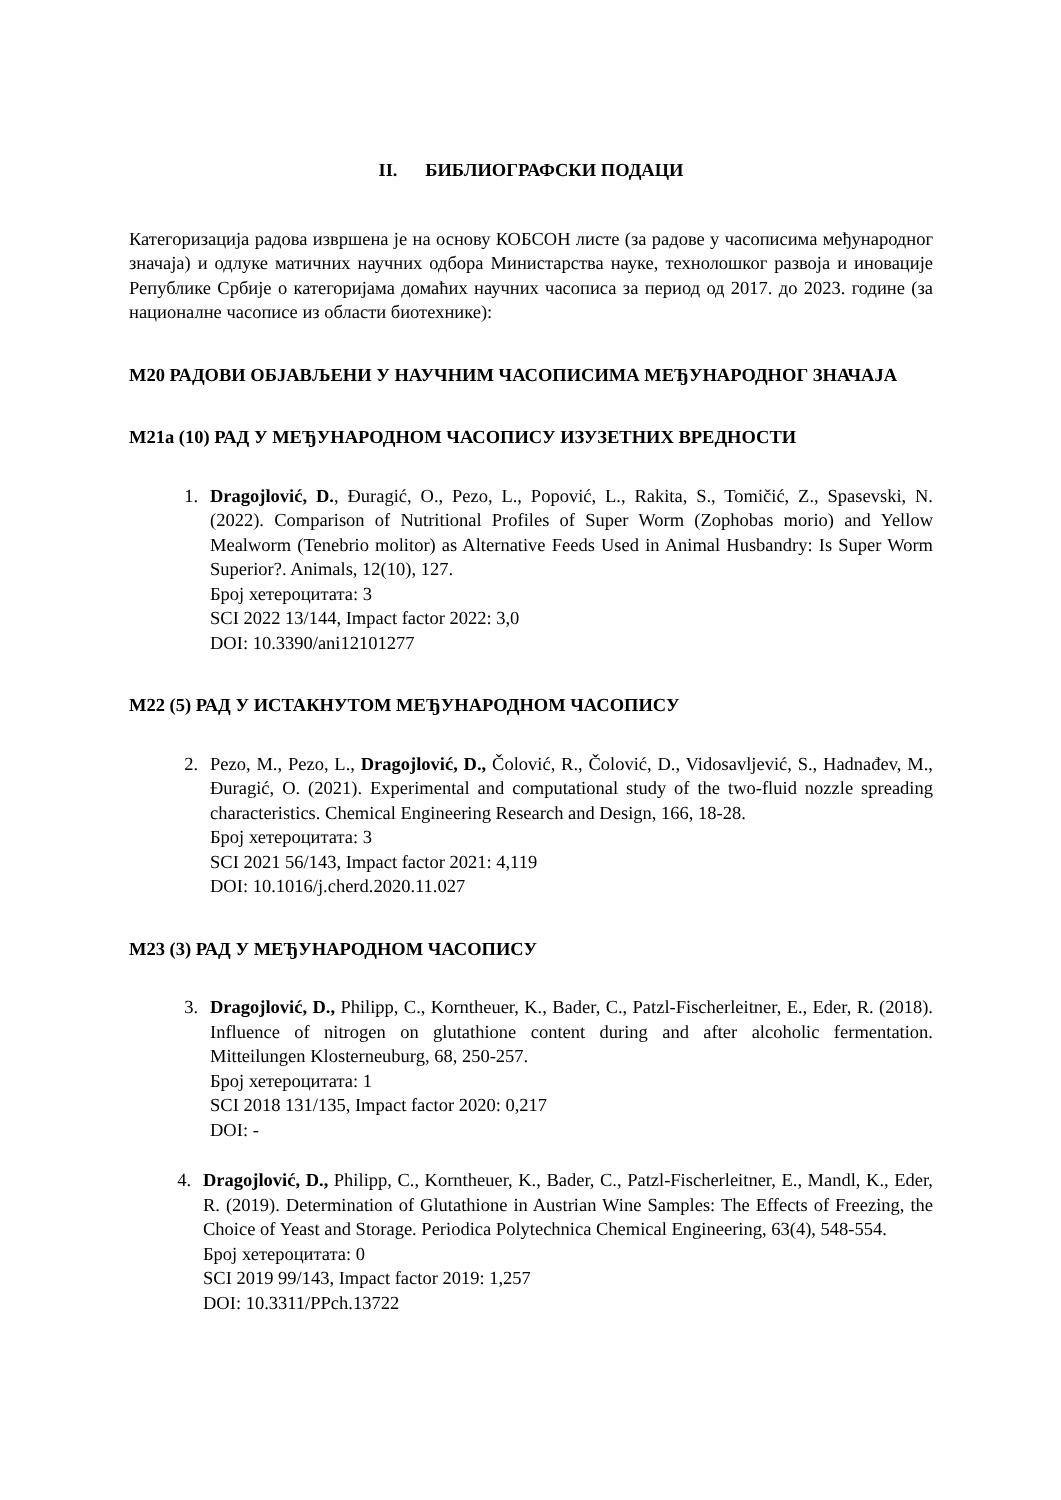II. БИБЛИОГРАФСКИ ПОДАЦИ
Категоризација радова извршена је на основу КОБСОН листе (за радове у часописима међународног значаја) и одлуке матичних научних одбора Министарства науке, технолошког развоја и иновације Републике Србије о категоријама домаћих научних часописа за период од 2017. до 2023. године (за националне часописе из области биотехнике):
М20 РАДОВИ ОБЈАВЉЕНИ У НАУЧНИМ ЧАСОПИСИМА МЕЂУНАРОДНОГ ЗНАЧАЈА
М21а (10) РАД У МЕЂУНАРОДНОМ ЧАСОПИСУ ИЗУЗЕТНИХ ВРЕДНОСТИ
1. Dragojlović, D., Đuragić, O., Pezo, L., Popović, L., Rakita, S., Tomičić, Z., Spasevski, N. (2022). Comparison of Nutritional Profiles of Super Worm (Zophobas morio) and Yellow Mealworm (Tenebrio molitor) as Alternative Feeds Used in Animal Husbandry: Is Super Worm Superior?. Animals, 12(10), 127.
Број хетероцитата: 3
SCI 2022 13/144, Impact factor 2022: 3,0
DOI: 10.3390/ani12101277
М22 (5) РАД У ИСТАКНУТОМ МЕЂУНАРОДНОМ ЧАСОПИСУ
2. Pezo, M., Pezo, L., Dragojlović, D., Čolović, R., Čolović, D., Vidosavljević, S., Hadnađev, M., Đuragić, O. (2021). Experimental and computational study of the two-fluid nozzle spreading characteristics. Chemical Engineering Research and Design, 166, 18-28.
Број хетероцитата: 3
SCI 2021 56/143, Impact factor 2021: 4,119
DOI: 10.1016/j.cherd.2020.11.027
М23 (3) РАД У МЕЂУНАРОДНОМ ЧАСОПИСУ
3. Dragojlović, D., Philipp, C., Korntheuer, K., Bader, C., Patzl-Fischerleitner, E., Eder, R. (2018). Influence of nitrogen on glutathione content during and after alcoholic fermentation. Mitteilungen Klosterneuburg, 68, 250-257.
Број хетероцитата: 1
SCI 2018 131/135, Impact factor 2020: 0,217
DOI: -
4. Dragojlović, D., Philipp, C., Korntheuer, K., Bader, C., Patzl-Fischerleitner, E., Mandl, K., Eder, R. (2019). Determination of Glutathione in Austrian Wine Samples: The Effects of Freezing, the Choice of Yeast and Storage. Periodica Polytechnica Chemical Engineering, 63(4), 548-554.
Број хетероцитата: 0
SCI 2019 99/143, Impact factor 2019: 1,257
DOI: 10.3311/PPch.13722